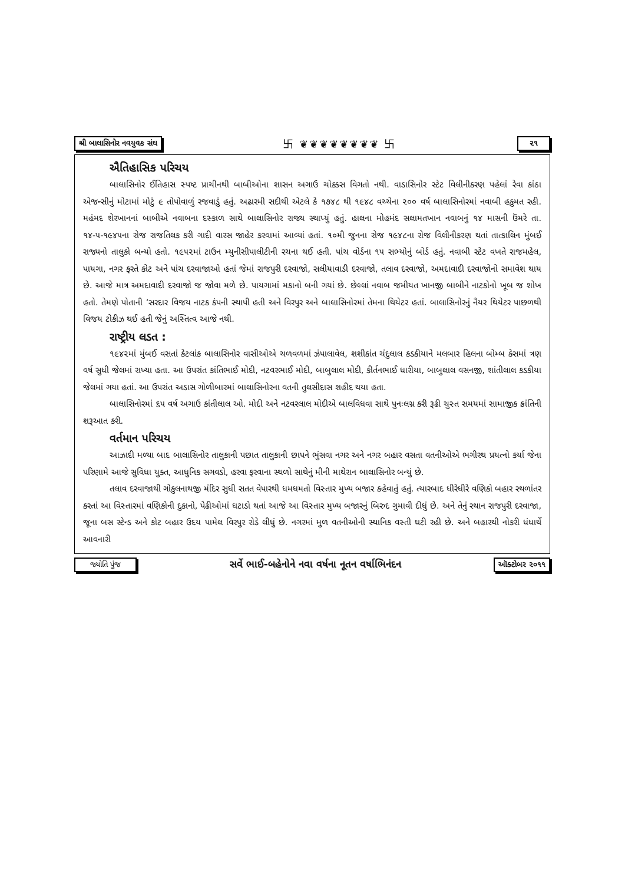શ્રી બાલાસિનોર નવયુવક સંઘ 卐 ❦❦❦❦❦❦❦❦ 卐 ૨૧
ઐતિહાસિક પરિચય
બાલાસિનોર ઈતિહાસ સ્પષ્ટ પ્રાચીનથી બાબીઓના શાસન અગાઉ ચોક્કસ વિગતો નથી. વાડાસિનોર સ્ટેટ વિલીનીકરણ પહેલાં રેવા કાંઠા એજન્સીનું મોટામાં મોટું ૯ તોપોવાળું રજવાડું હતું. અઢારમી સદીથી એટલે કે ૧૭૪૮ થી ૧૯૪૮ વચ્ચેના ૨૦૦ વર્ષ બાલાસિનોરમાં નવાબી હકુમત રહી. મહંમદ શેરખાનનાં બાબીએ નવાબના દસ્કાળ સાથે બાલાસિનોર રાજ્ય સ્થાપ્યું હતું. હાલના મોહમંદ સલામતખાન નવાબનું ૧૪ માસની ઉંમરે તા. ૧૪-૫-૧૯૪૫ના રોજ રાજતિલક કરી ગાદી વારસ જાહેર કરવામાં આવ્યાં હતાં. ૧૦મી જુનના રોજ ૧૯૪૮ના રોજ વિલીનીકરણ થતાં તાત્કાલિન મુંબઈ રાજ્યનો તાલુકો બન્યો હતો. ૧૯૫૨માં ટાઉન મ્યુનીસીપાલીટીની રચના થઈ હતી. પાંચ વોર્ડના ૧૫ સભ્યોનું બોર્ડ હતું. નવાબી સ્ટેટ વખતે રાજમહેલ, પાયગા, નગર ફરતે કોટ અને પાંચ દરવાજાઓ હતાં જેમાં રાજપુરી દરવાજો, સલીયાવાડી દરવાજો, તલાવ દરવાજો, અમદાવાદી દરવાજોનો સમાવેશ થાય છે. આજે માત્ર અમદાવાદી દરવાજો જ જોવા મળે છે. પાયગામાં મકાનો બની ગયાં છે. છેલ્લાં નવાબ જમીયત ખાનજી બાબીને નાટકોનો ખૂબ જ શોખ હતો. તેમણે પોતાની ‘સરદાર વિજય નાટક કંપની સ્થાપી હતી અને વિરપુર અને બાલાસિનોરમાં તેમના થિયેટર હતાં. બાલાસિનોરનું નૈયર થિયેટર પાછળથી વિજય ટોકીઝ થઈ હતી જેનું અસ્તિત્વ આજે નથી.
રાષ્ટ્રીય લડત :
૧૯૪૨માં મુંબઈ વસતાં કેટલાંક બાલાસિનોર વાસીઓએ ચળવળમાં ઝંપાલાવેલ, શશીકાંત ચંદુલાલ કડકીયાને મલબાર હિલના બોમ્બ કેસમાં ત્રણ વર્ષ સુધી જેલમાં રાખ્યા હતા. આ ઉપરાંત કાંતિભાઈ મોદી, નટવરભાઈ મોદી, બાબુલાલ મોદી, કીર્તનભાઈ ધારીયા, બાબુલાલ વસનજી, શાંતીલાલ કડકીયા જેલમાં ગયા હતાં. આ ઉપરાંત અડાસ ગોળીબારમાં બાલાસિનોરના વતની તુલસીદાસ શહીદ થયા હતા.
બાલાસિનોરમાં ૬૫ વર્ષ અગાઉ કાંતીલાલ ઓ. મોદી અને નટવરલાલ મોદીએ બાલવિધવા સાથે પુનઃલગ્ન કરી રૂઢી ચુસ્ત સમયમાં સામાજીક ક્રાંતિની શરૂઆત કરી.
વર્તમાન પરિચય
આઝાદી મળ્યા બાદ બાલાસિનોર તાલુકાની પછાત તાલુકાની છાપને ભુંસવા નગર અને નગર બહાર વસતા વતનીઓએ ભગીરથ પ્રયત્નો કર્યા જેના પરિણામે આજે સુવિધા યુક્ત, આધુનિક સગવડો, હરવા ફરવાના સ્થળો સાથેનું મીની માથેરાન બાલાસિનોર બન્યું છે.
તલાવ દરવાજાથી ગોકુલનાથજી મંદિર સુધી સતત વેપારથી ધમધમતો વિસ્તાર મુખ્ય બજાર કહેવાતું હતું. ત્યારબાદ ધીરેધીરે વણિકો બહાર સ્થળાંતર કરતાં આ વિસ્તારમાં વણિકોની દુકાનો, પેઢીઓમાં ઘટાડો થતાં આજે આ વિસ્તાર મુખ્ય બજારનું બિરુદ ગુમાવી દીધું છે. અને તેનું સ્થાન રાજપુરી દરવાજા, જૂના બસ સ્ટેન્ડ અને કોટ બહાર ઉદય પામેલ વિરપુર રોડે લીધું છે. નગરમાં મુળ વતનીઓની સ્થાનિક વસ્તી ઘટી રહી છે. અને બહારથી નોકરી ધંધાર્થે આવનારી
જ્યોતિ પુંજ સર્વે ભાઈ-બહેનોને નવા વર્ષના નૂતન વર્ષાભિનંદન ઑક્ટોબર ૨૦૧૧